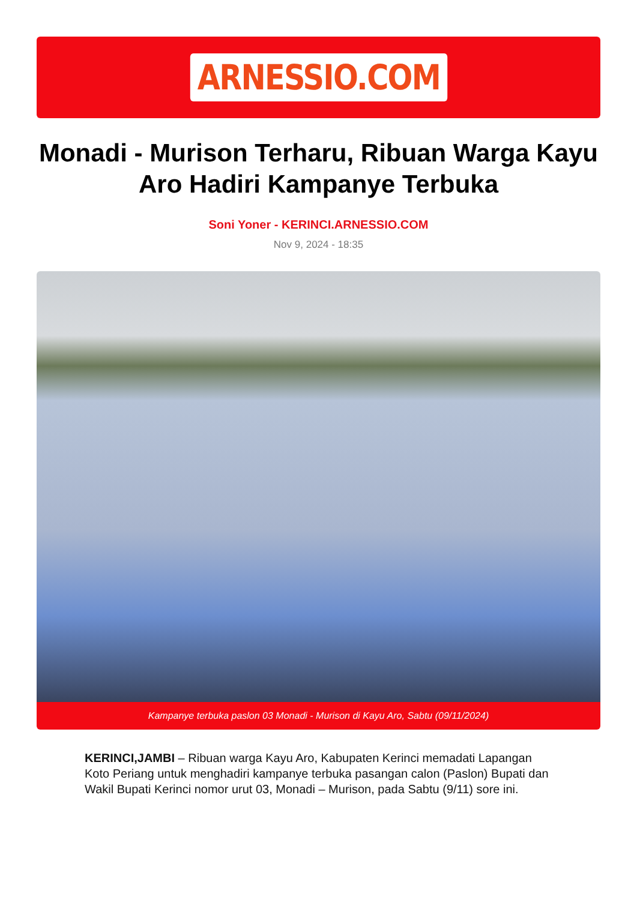ARNESSIO.COM
Monadi - Murison Terharu, Ribuan Warga Kayu Aro Hadiri Kampanye Terbuka
Soni Yoner - KERINCI.ARNESSIO.COM
Nov 9, 2024 - 18:35
Kampanye terbuka paslon 03 Monadi - Murison di Kayu Aro, Sabtu (09/11/2024)
KERINCI,JAMBI – Ribuan warga Kayu Aro, Kabupaten Kerinci memadati Lapangan Koto Periang untuk menghadiri kampanye terbuka pasangan calon (Paslon) Bupati dan Wakil Bupati Kerinci nomor urut 03, Monadi – Murison, pada Sabtu (9/11) sore ini.